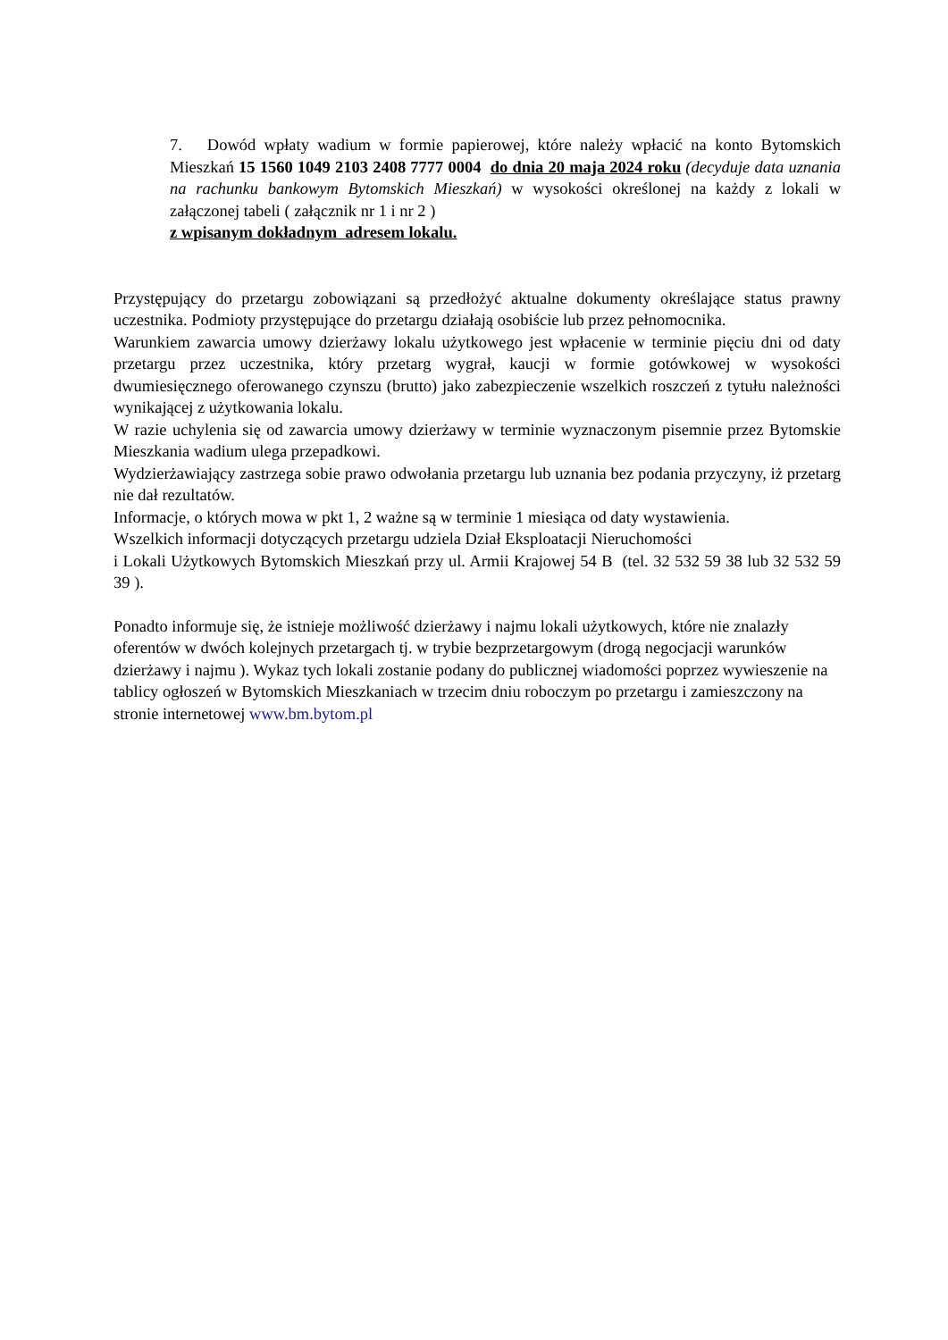7. Dowód wpłaty wadium w formie papierowej, które należy wpłacić na konto Bytomskich Mieszkań 15 1560 1049 2103 2408 7777 0004 do dnia 20 maja 2024 roku (decyduje data uznania na rachunku bankowym Bytomskich Mieszkań) w wysokości określonej na każdy z lokali w załączonej tabeli ( załącznik nr 1 i nr 2 )
z wpisanym dokładnym adresem lokalu.
Przystępujący do przetargu zobowiązani są przedłożyć aktualne dokumenty określające status prawny uczestnika. Podmioty przystępujące do przetargu działają osobiście lub przez pełnomocnika.
Warunkiem zawarcia umowy dzierżawy lokalu użytkowego jest wpłacenie w terminie pięciu dni od daty przetargu przez uczestnika, który przetarg wygrał, kaucji w formie gotówkowej w wysokości dwumiesięcznego oferowanego czynszu (brutto) jako zabezpieczenie wszelkich roszczeń z tytułu należności wynikającej z użytkowania lokalu.
W razie uchylenia się od zawarcia umowy dzierżawy w terminie wyznaczonym pisemnie przez Bytomskie Mieszkania wadium ulega przepadkowi.
Wydzierżawiający zastrzega sobie prawo odwołania przetargu lub uznania bez podania przyczyny, iż przetarg nie dał rezultatów.
Informacje, o których mowa w pkt 1, 2 ważne są w terminie 1 miesiąca od daty wystawienia.
Wszelkich informacji dotyczących przetargu udziela Dział Eksploatacji Nieruchomości
i Lokali Użytkowych Bytomskich Mieszkań przy ul. Armii Krajowej 54 B (tel. 32 532 59 38 lub 32 532 59 39 ).
Ponadto informuje się, że istnieje możliwość dzierżawy i najmu lokali użytkowych, które nie znalazły oferentów w dwóch kolejnych przetargach tj. w trybie bezprzetargowym (drogą negocjacji warunków dzierżawy i najmu ). Wykaz tych lokali zostanie podany do publicznej wiadomości poprzez wywieszenie na tablicy ogłoszeń w Bytomskich Mieszkaniach w trzecim dniu roboczym po przetargu i zamieszczony na stronie internetowej www.bm.bytom.pl